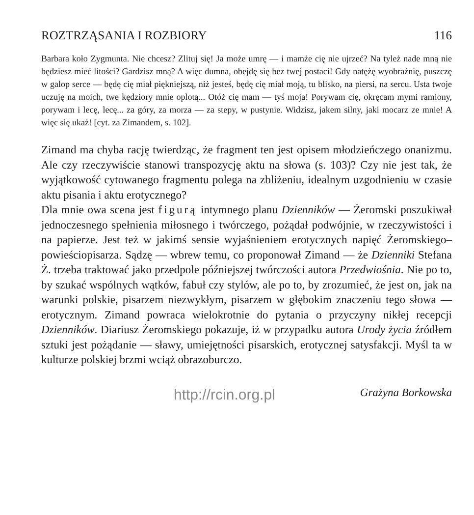ROZTRZĄSANIA I ROZBIORY 116
Barbara koło Zygmunta. Nie chcesz? Zlituj się! Ja może umrę — i mamże cię nie ujrzeć? Na tyleż nade mną nie będziesz mieć litości? Gardzisz mną? A więc dumna, obejdę się bez twej postaci! Gdy natężę wyobraźnię, puszczę w galop serce — będę cię miał piękniejszą, niż jesteś, będę cię miał moją, tu blisko, na piersi, na sercu. Usta twoje uczuję na moich, twe kędziory mnie oplotą... Otóż cię mam — tyś moja! Porywam cię, okręcam mymi ramiony, porywam i lecę, lecę... za góry, za morza — za stepy, w pustynie. Widzisz, jakem silny, jaki mocarz ze mnie! A więc się ukaż! [cyt. za Zimandem, s. 102].
Zimand ma chyba rację twierdząc, że fragment ten jest opisem młodzieńczego onanizmu. Ale czy rzeczywiście stanowi transpozycję aktu na słowa (s. 103)? Czy nie jest tak, że wyjątkowość cytowanego fragmentu polega na zbliżeniu, idealnym uzgodnieniu w czasie aktu pisania i aktu erotycznego?
Dla mnie owa scena jest figurą intymnego planu Dzienników — Żeromski poszukiwał jednoczesnego spełnienia miłosnego i twórczego, pożądał podwójnie, w rzeczywistości i na papierze. Jest też w jakimś sensie wyjaśnieniem erotycznych napięć Żeromskiego–powieściopisarza. Sądzę — wbrew temu, co proponował Zimand — że Dzienniki Stefana Ż. trzeba traktować jako przedpole późniejszej twórczości autora Przedwiośnia. Nie po to, by szukać wspólnych wątków, fabuł czy stylów, ale po to, by zrozumieć, że jest on, jak na warunki polskie, pisarzem niezwykłym, pisarzem w głębokim znaczeniu tego słowa — erotycznym. Zimand powraca wielokrotnie do pytania o przyczyny nikłej recepcji Dzienników. Diariusz Żeromskiego pokazuje, iż w przypadku autora Urody życia źródłem sztuki jest pożądanie — sławy, umiejętności pisarskich, erotycznej satysfakcji. Myśl ta w kulturze polskiej brzmi wciąż obrazoburczo.
http://rcin.org.pl Grażyna Borkowska